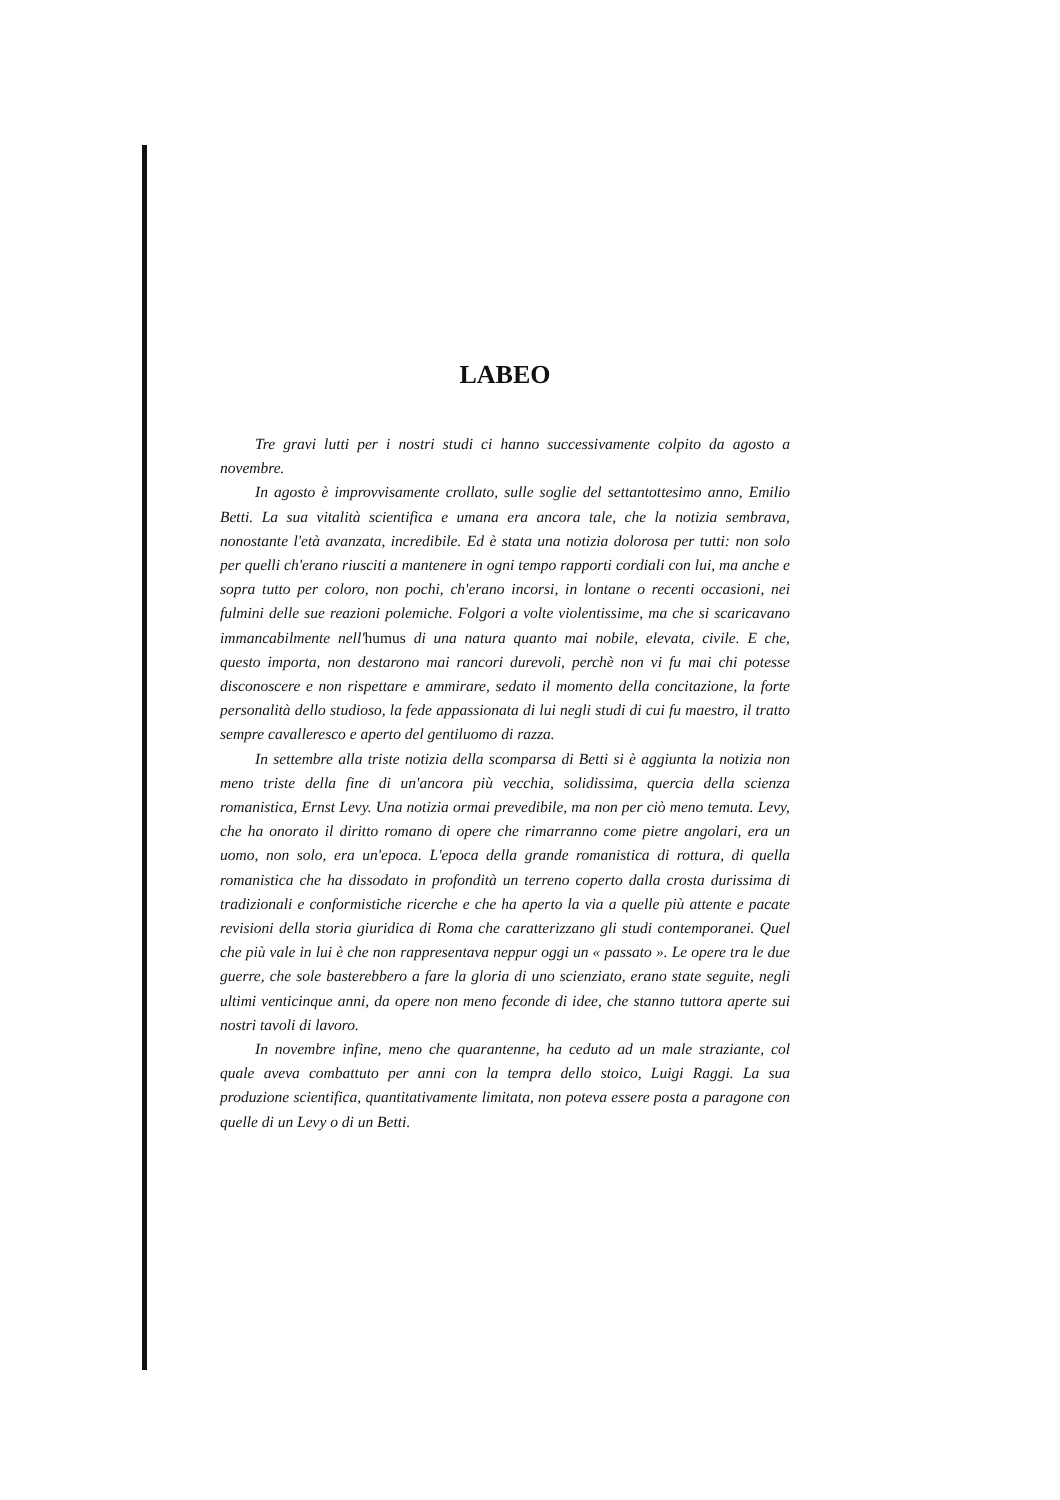LABEO
Tre gravi lutti per i nostri studi ci hanno successivamente colpito da agosto a novembre.
In agosto è improvvisamente crollato, sulle soglie del settantottesimo anno, Emilio Betti. La sua vitalità scientifica e umana era ancora tale, che la notizia sembrava, nonostante l'età avanzata, incredibile. Ed è stata una notizia dolorosa per tutti: non solo per quelli ch'erano riusciti a mantenere in ogni tempo rapporti cordiali con lui, ma anche e sopra tutto per coloro, non pochi, ch'erano incorsi, in lontane o recenti occasioni, nei fulmini delle sue reazioni polemiche. Folgori a volte violentissime, ma che si scaricavano immancabilmente nell'humus di una natura quanto mai nobile, elevata, civile. E che, questo importa, non destarono mai rancori durevoli, perchè non vi fu mai chi potesse disconoscere e non rispettare e ammirare, sedato il momento della concitazione, la forte personalità dello studioso, la fede appassionata di lui negli studi di cui fu maestro, il tratto sempre cavalleresco e aperto del gentiluomo di razza.
In settembre alla triste notizia della scomparsa di Betti si è aggiunta la notizia non meno triste della fine di un'ancora più vecchia, solidissima, quercia della scienza romanistica, Ernst Levy. Una notizia ormai prevedibile, ma non per ciò meno temuta. Levy, che ha onorato il diritto romano di opere che rimarranno come pietre angolari, era un uomo, non solo, era un'epoca. L'epoca della grande romanistica di rottura, di quella romanistica che ha dissodato in profondità un terreno coperto dalla crosta durissima di tradizionali e conformistiche ricerche e che ha aperto la via a quelle più attente e pacate revisioni della storia giuridica di Roma che caratterizzano gli studi contemporanei. Quel che più vale in lui è che non rappresentava neppur oggi un « passato ». Le opere tra le due guerre, che sole basterebbero a fare la gloria di uno scienziato, erano state seguite, negli ultimi venticinque anni, da opere non meno feconde di idee, che stanno tuttora aperte sui nostri tavoli di lavoro.
In novembre infine, meno che quarantenne, ha ceduto ad un male straziante, col quale aveva combattuto per anni con la tempra dello stoico, Luigi Raggi. La sua produzione scientifica, quantitativamente limitata, non poteva essere posta a paragone con quelle di un Levy o di un Betti.